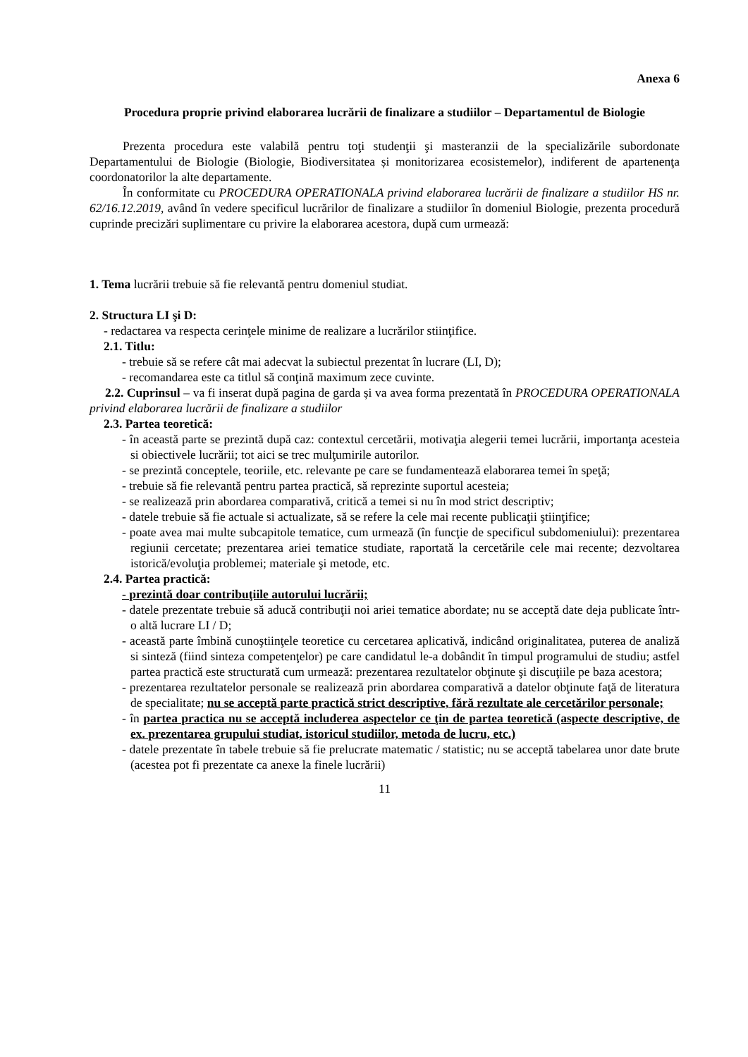Anexa 6
Procedura proprie privind elaborarea lucrării de finalizare a studiilor – Departamentul de Biologie
Prezenta procedura este valabilă pentru toţi studenţii şi masteranzii de la specializările subordonate Departamentului de Biologie (Biologie, Biodiversitatea și monitorizarea ecosistemelor), indiferent de apartenenţa coordonatorilor la alte departamente.
În conformitate cu PROCEDURA OPERATIONALA privind elaborarea lucrării de finalizare a studiilor HS nr. 62/16.12.2019, având în vedere specificul lucrărilor de finalizare a studiilor în domeniul Biologie, prezenta procedură cuprinde precizări suplimentare cu privire la elaborarea acestora, după cum urmează:
1. Tema lucrării trebuie să fie relevantă pentru domeniul studiat.
2. Structura LI şi D:
- redactarea va respecta cerinţele minime de realizare a lucrărilor stiinţifice.
2.1. Titlu:
- trebuie să se refere cât mai adecvat la subiectul prezentat în lucrare (LI, D);
- recomandarea este ca titlul să conţină maximum zece cuvinte.
2.2. Cuprinsul – va fi inserat după pagina de garda și va avea forma prezentată în PROCEDURA OPERATIONALA privind elaborarea lucrării de finalizare a studiilor
2.3. Partea teoretică:
- în această parte se prezintă după caz: contextul cercetării, motivaţia alegerii temei lucrării, importanţa acesteia si obiectivele lucrării; tot aici se trec mulţumirile autorilor.
- se prezintă conceptele, teoriile, etc. relevante pe care se fundamentează elaborarea temei în speţă;
- trebuie să fie relevantă pentru partea practică, să reprezinte suportul acesteia;
- se realizează prin abordarea comparativă, critică a temei si nu în mod strict descriptiv;
- datele trebuie să fie actuale si actualizate, să se refere la cele mai recente publicaţii ştiinţifice;
- poate avea mai multe subcapitole tematice, cum urmează (în funcţie de specificul subdomeniului): prezentarea regiunii cercetate; prezentarea ariei tematice studiate, raportată la cercetările cele mai recente; dezvoltarea istorică/evoluţia problemei; materiale şi metode, etc.
2.4. Partea practică:
- prezintă doar contribuţiile autorului lucrării;
- datele prezentate trebuie să aducă contribuţii noi ariei tematice abordate; nu se acceptă date deja publicate într-o altă lucrare LI / D;
- această parte îmbină cunoştiinţele teoretice cu cercetarea aplicativă, indicând originalitatea, puterea de analiză si sinteză (fiind sinteza competenţelor) pe care candidatul le-a dobândit în timpul programului de studiu; astfel partea practică este structurată cum urmează: prezentarea rezultatelor obţinute şi discuţiile pe baza acestora;
- prezentarea rezultatelor personale se realizează prin abordarea comparativă a datelor obţinute faţă de literatura de specialitate; nu se acceptă parte practică strict descriptive, fără rezultate ale cercetărilor personale;
- în partea practica nu se acceptă includerea aspectelor ce ţin de partea teoretică (aspecte descriptive, de ex. prezentarea grupului studiat, istoricul studiilor, metoda de lucru, etc.)
- datele prezentate în tabele trebuie să fie prelucrate matematic / statistic; nu se acceptă tabelarea unor date brute (acestea pot fi prezentate ca anexe la finele lucrării)
11